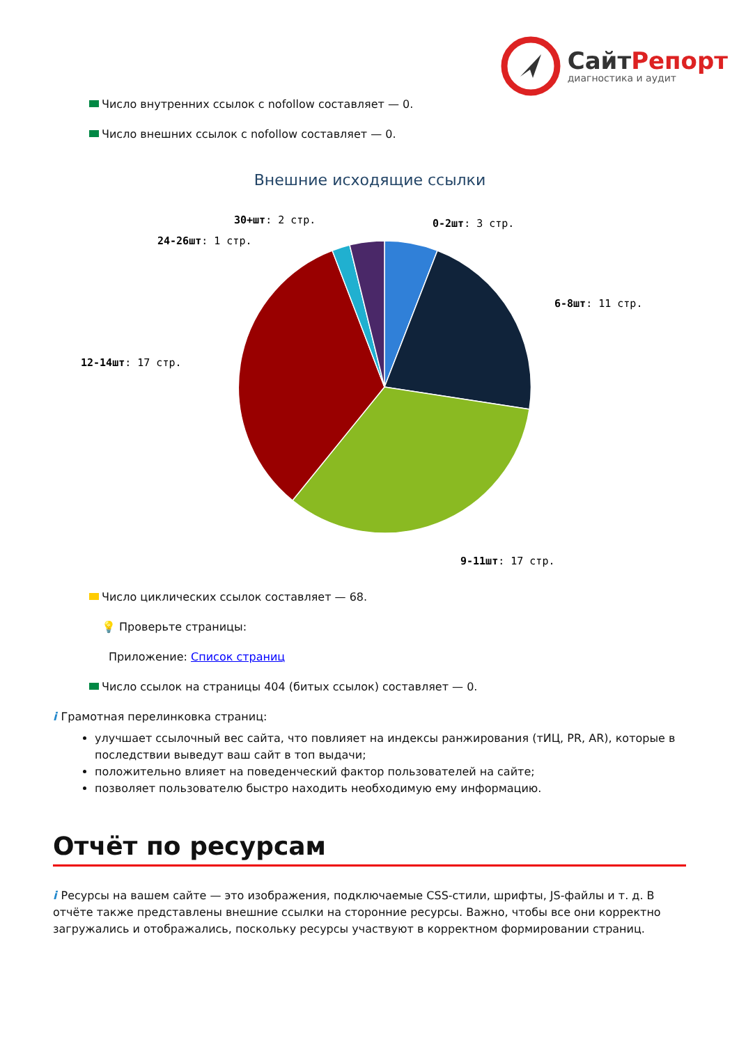СайтРепорт
диагностика и аудит
Число внутренних ссылок с nofollow составляет — 0.
Число внешних ссылок с nofollow составляет — 0.
Внешние исходящие ссылки
0-2шт: 3 стр.
6-8шт: 11 стр.
9-11шт: 17 стр.
12-14шт: 17 стр.
24-26шт: 1 стр.
30+шт: 2 стр.
Число циклических ссылок составляет — 68.
💡 Проверьте страницы:
Приложение: Список страниц
Число ссылок на страницы 404 (битых ссылок) составляет — 0.
i Грамотная перелинковка страниц:
улучшает ссылочный вес сайта, что повлияет на индексы ранжирования (тИЦ, PR, AR), которые в последствии выведут ваш сайт в топ выдачи;
положительно влияет на поведенческий фактор пользователей на сайте;
позволяет пользователю быстро находить необходимую ему информацию.
Отчёт по ресурсам
i Ресурсы на вашем сайте — это изображения, подключаемые CSS-стили, шрифты, JS-файлы и т. д. В отчёте также представлены внешние ссылки на сторонние ресурсы. Важно, чтобы все они корректно загружались и отображались, поскольку ресурсы участвуют в корректном формировании страниц.